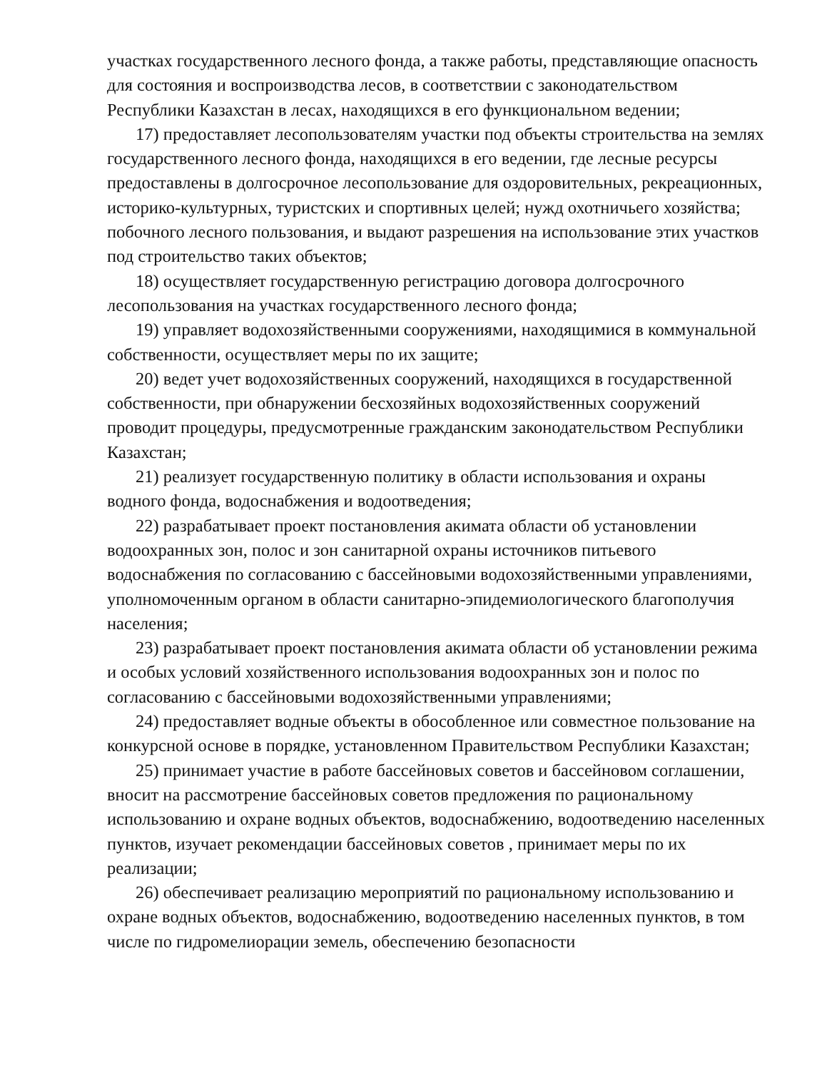участках государственного лесного фонда, а также работы, представляющие опасность для состояния и воспроизводства лесов, в соответствии с законодательством Республики Казахстан в лесах, находящихся в его функциональном ведении;
17) предоставляет лесопользователям участки под объекты строительства на землях государственного лесного фонда, находящихся в его ведении, где лесные ресурсы предоставлены в долгосрочное лесопользование для оздоровительных, рекреационных, историко-культурных, туристских и спортивных целей; нужд охотничьего хозяйства; побочного лесного пользования, и выдают разрешения на использование этих участков под строительство таких объектов;
18) осуществляет государственную регистрацию договора долгосрочного лесопользования на участках государственного лесного фонда;
19) управляет водохозяйственными сооружениями, находящимися в коммунальной собственности, осуществляет меры по их защите;
20) ведет учет водохозяйственных сооружений, находящихся в государственной собственности, при обнаружении бесхозяйных водохозяйственных сооружений проводит процедуры, предусмотренные гражданским законодательством Республики Казахстан;
21) реализует государственную политику в области использования и охраны водного фонда, водоснабжения и водоотведения;
22) разрабатывает проект постановления акимата области об установлении водоохранных зон, полос и зон санитарной охраны источников питьевого водоснабжения по согласованию с бассейновыми водохозяйственными управлениями, уполномоченным органом в области санитарно-эпидемиологического благополучия населения;
23) разрабатывает проект постановления акимата области об установлении режима и особых условий хозяйственного использования водоохранных зон и полос по согласованию с бассейновыми водохозяйственными управлениями;
24) предоставляет водные объекты в обособленное или совместное пользование на конкурсной основе в порядке, установленном Правительством Республики Казахстан;
25) принимает участие в работе бассейновых советов и бассейновом соглашении, вносит на рассмотрение бассейновых советов предложения по рациональному использованию и охране водных объектов, водоснабжению, водоотведению населенных пунктов, изучает рекомендации бассейновых советов , принимает меры по их реализации;
26) обеспечивает реализацию мероприятий по рациональному использованию и охране водных объектов, водоснабжению, водоотведению населенных пунктов, в том числе по гидромелиорации земель, обеспечению безопасности